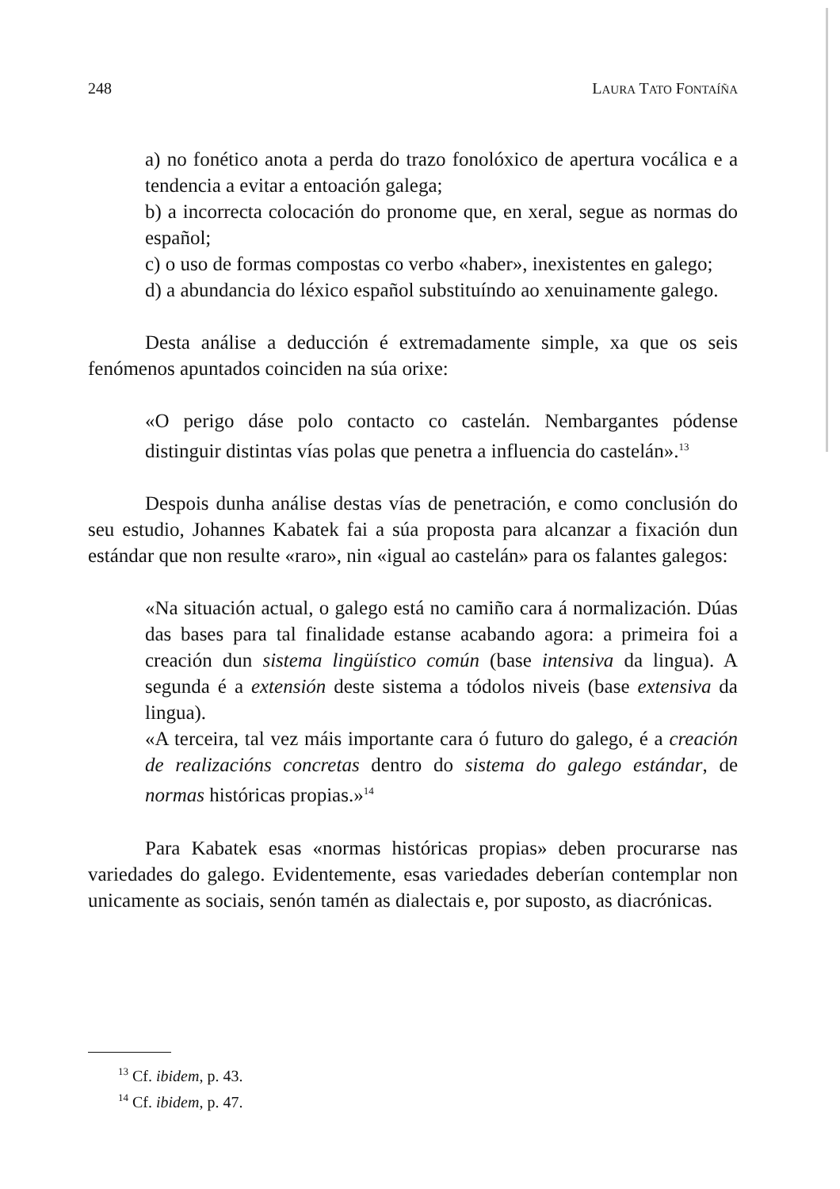248 LAURA TATO FONTAÍÑA
a) no fonético anota a perda do trazo fonolóxico de apertura vocálica e a tendencia a evitar a entoación galega;
b) a incorrecta colocación do pronome que, en xeral, segue as normas do español;
c) o uso de formas compostas co verbo «haber», inexistentes en galego;
d) a abundancia do léxico español substituíndo ao xenuinamente galego.
Desta análise a deducción é extremadamente simple, xa que os seis fenómenos apuntados coinciden na súa orixe:
«O perigo dáse polo contacto co castelán. Nembargantes pódense distinguir distintas vías polas que penetra a influencia do castelán».<sup>13</sup>
Despois dunha análise destas vías de penetración, e como conclusión do seu estudio, Johannes Kabatek fai a súa proposta para alcanzar a fixación dun estándar que non resulte «raro», nin «igual ao castelán» para os falantes galegos:
«Na situación actual, o galego está no camiño cara á normalización. Dúas das bases para tal finalidade estanse acabando agora: a primeira foi a creación dun sistema lingüístico común (base intensiva da lingua). A segunda é a extensión deste sistema a tódolos niveis (base extensiva da lingua).
«A terceira, tal vez máis importante cara ó futuro do galego, é a creación de realizacións concretas dentro do sistema do galego estándar, de normas históricas propias.»<sup>14</sup>
Para Kabatek esas «normas históricas propias» deben procurarse nas variedades do galego. Evidentemente, esas variedades deberían contemplar non unicamente as sociais, senón tamén as dialectais e, por suposto, as diacrónicas.
<sup>13</sup> Cf. ibidem, p. 43.
<sup>14</sup> Cf. ibidem, p. 47.